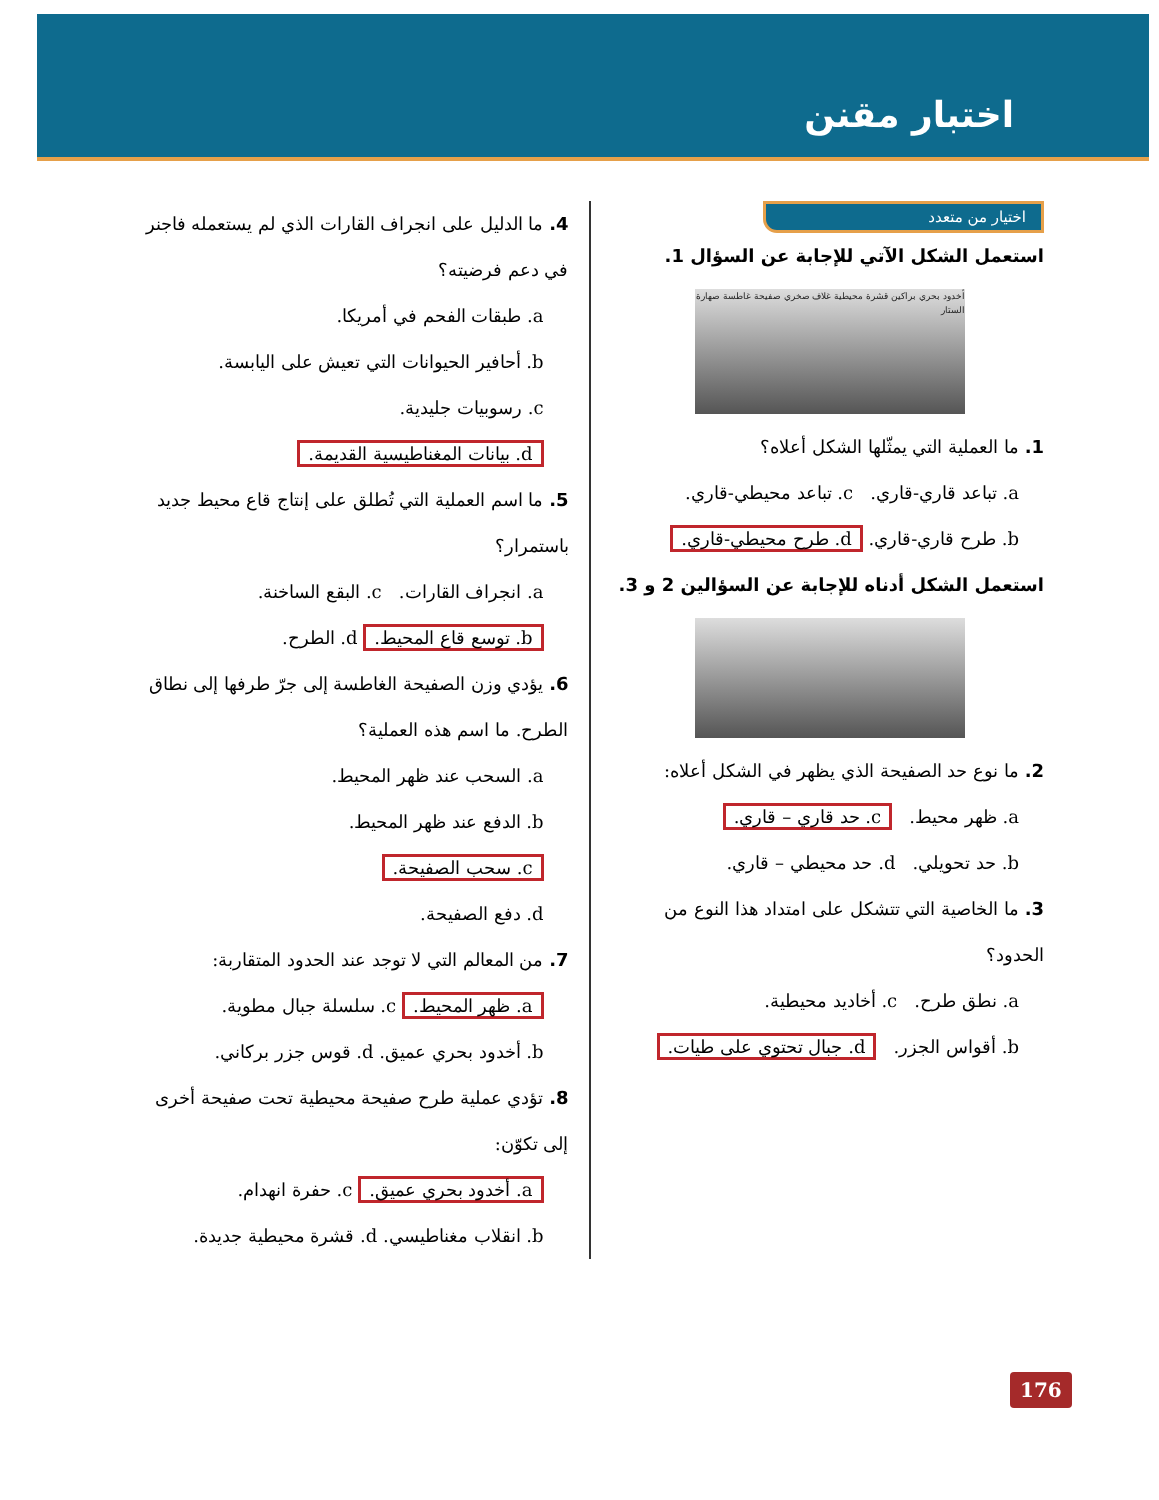اختبار مقنن
اختيار من متعدد
استعمل الشكل الآتي للإجابة عن السؤال 1.
أخدود بحري براكين قشرة محيطية غلاف صخري صفيحة غاطسة صهارة الستار
1. ما العملية التي يمثّلها الشكل أعلاه؟
a. تباعد قاري-قاري. c. تباعد محيطي-قاري.
b. طرح قاري-قاري. d. طرح محيطي-قاري.
استعمل الشكل أدناه للإجابة عن السؤالين 2 و 3.
2. ما نوع حد الصفيحة الذي يظهر في الشكل أعلاه:
a. ظهر محيط. c. حد قاري – قاري.
b. حد تحويلي. d. حد محيطي – قاري.
3. ما الخاصية التي تتشكل على امتداد هذا النوع من الحدود؟
a. نطق طرح. c. أخاديد محيطية.
b. أقواس الجزر. d. جبال تحتوي على طيات.
4. ما الدليل على انجراف القارات الذي لم يستعمله فاجنر في دعم فرضيته؟
a. طبقات الفحم في أمريكا.
b. أحافير الحيوانات التي تعيش على اليابسة.
c. رسوبيات جليدية.
d. بيانات المغناطيسية القديمة.
5. ما اسم العملية التي تُطلق على إنتاج قاع محيط جديد باستمرار؟
a. انجراف القارات. c. البقع الساخنة.
b. توسع قاع المحيط. d. الطرح.
6. يؤدي وزن الصفيحة الغاطسة إلى جرّ طرفها إلى نطاق الطرح. ما اسم هذه العملية؟
a. السحب عند ظهر المحيط.
b. الدفع عند ظهر المحيط.
c. سحب الصفيحة.
d. دفع الصفيحة.
7. من المعالم التي لا توجد عند الحدود المتقاربة:
a. ظهر المحيط. c. سلسلة جبال مطوية.
b. أخدود بحري عميق. d. قوس جزر بركاني.
8. تؤدي عملية طرح صفيحة محيطية تحت صفيحة أخرى إلى تكوّن:
a. أخدود بحري عميق. c. حفرة انهدام.
b. انقلاب مغناطيسي. d. قشرة محيطية جديدة.
176